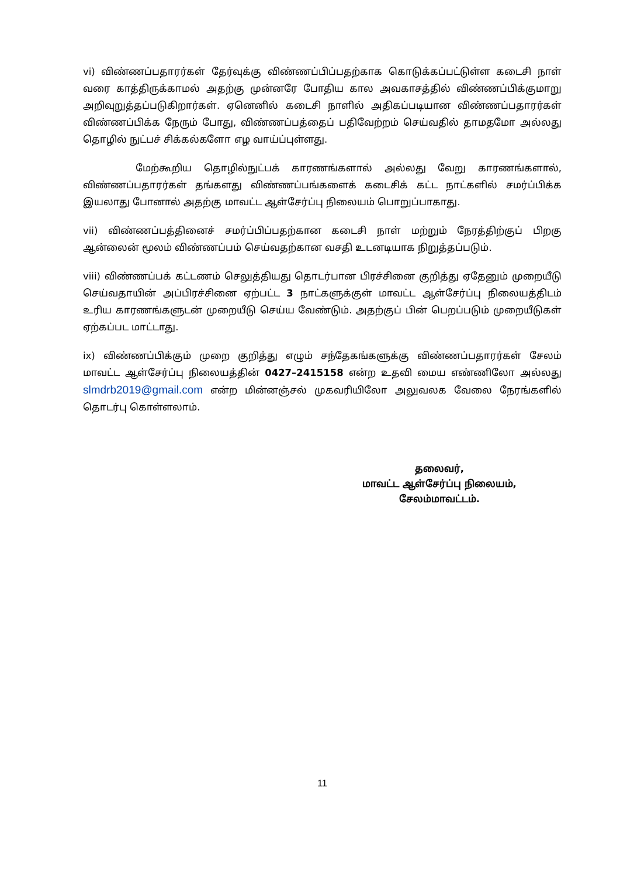vi) விண்ணப்பதாரர்கள் தேர்வுக்கு விண்ணப்பிப்பதற்காக கொடுக்கப்பட்டுள்ள கடைசி நாள் வரை காத்திருக்காமல் அதற்கு முன்னரே போதிய கால அவகாசத்தில் விண்ணப்பிக்குமாறு அறிவுறுத்தப்படுகிறார்கள். ஏனெனில் கடைசி நாளில் அதிகப்படியான விண்ணப்பதாரர்கள் விண்ணப்பிக்க நேரும் போது, விண்ணப்பத்தைப் பதிவேற்றம் செய்வதில் தாமதமோ அல்லது தொழில் நுட்பச் சிக்கல்களோ எழ வாய்ப்புள்ளது.
மேற்கூறிய தொழில்நுட்பக் காரணங்களால் அல்லது வேறு காரணங்களால், விண்ணப்பதாரர்கள் தங்களது விண்ணப்பங்களைக் கடைசிக் கட்ட நாட்களில் சமர்ப்பிக்க இயலாது போனால் அதற்கு மாவட்ட ஆள்சேர்ப்பு நிலையம் பொறுப்பாகாது.
vii) விண்ணப்பத்தினைச் சமர்ப்பிப்பதற்கான கடைசி நாள் மற்றும் நேரத்திற்குப் பிறகு ஆன்லைன் மூலம் விண்ணப்பம் செய்வதற்கான வசதி உடனடியாக நிறுத்தப்படும்.
viii) விண்ணப்பக் கட்டணம் செலுத்தியது தொடர்பான பிரச்சினை குறித்து ஏதேனும் முறையீடு செய்வதாயின் அப்பிரச்சினை ஏற்பட்ட 3 நாட்களுக்குள் மாவட்ட ஆள்சேர்ப்பு நிலையத்திடம் உரிய காரணங்களுடன் முறையீடு செய்ய வேண்டும். அதற்குப் பின் பெறப்படும் முறையீடுகள் ஏற்கப்பட மாட்டாது.
ix) விண்ணப்பிக்கும் முறை குறித்து எழும் சந்தேகங்களுக்கு விண்ணப்பதாரர்கள் சேலம் மாவட்ட ஆள்சேர்ப்பு நிலையத்தின் 0427–2415158 என்ற உதவி மைய எண்ணிலோ அல்லது slmdrb2019@gmail.com என்ற மின்னஞ்சல் முகவரியிலோ அலுவலக வேலை நேரங்களில் தொடர்பு கொள்ளலாம்.
தலைவர்,
மாவட்ட ஆள்சேர்ப்பு நிலையம்,
சேலம்மாவட்டம்.
11